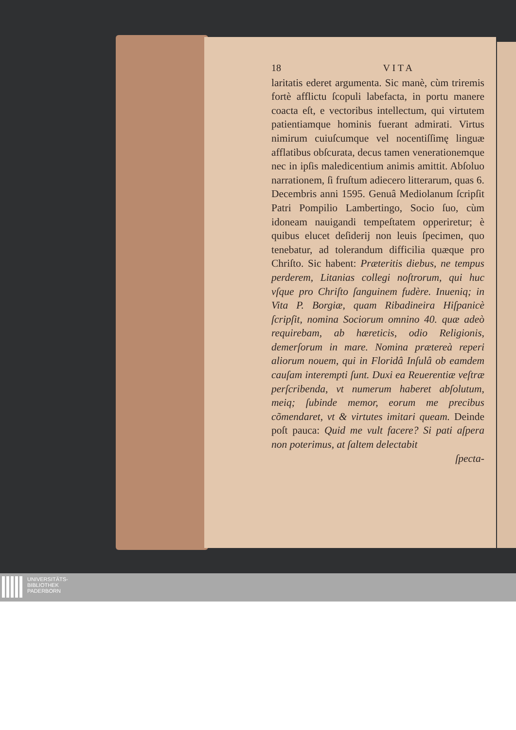18 V I T A
laritatis ederet argumenta. Sic manè, cùm triremis fortè afflictu ſcopuli labefacta, in portu manere coacta eſt, e vectoribus intellectum, qui virtutem patientiamque hominis fuerant admirati. Virtus nimirum cuiuſcumque vel nocentiſſimę linguæ afflatibus obſcurata, decus tamen venerationemque nec in ipſis maledicentium animis amittit. Abſoluo narrationem, ſi fruſtum adiecero litterarum, quas 6. Decembris anni 1595. Genuâ Mediolanum ſcripſit Patri Pompilio Lambertingo, Socio ſuo, cùm idoneam nauigandi tempeſtatem opperiretur; è quibus elucet deſiderij non leuis ſpecimen, quo tenebatur, ad tolerandum difficilia quæque pro Chriſto. Sic habent: Præteritis diebus, ne tempus perderem, Litanias collegi noſtrorum, qui huc vſque pro Chriſto ſanguinem fudère. Inueniq; in Vita P. Borgiæ, quam Ribadineira Hiſpanicè ſcripſit, nomina Sociorum omnino 40. quæ adeò requirebam, ab hæreticis, odio Religionis, demerſorum in mare. Nomina prætereà reperi aliorum nouem, qui in Floridâ Inſulâ ob eamdem cauſam interempti ſunt. Duxi ea Reuerentiæ veſtræ perſcribenda, vt numerum haberet abſolutum, meiq; ſubinde memor, eorum me precibus cõmendaret, vt & virtutes imitari queam. Deinde poſt pauca: Quid me vult facere? Si pati aſpera non poterimus, at ſaltem delectabit
ſpecta-
UNIVERSITÄTS-
BIBLIOTHEK
PADERBORN